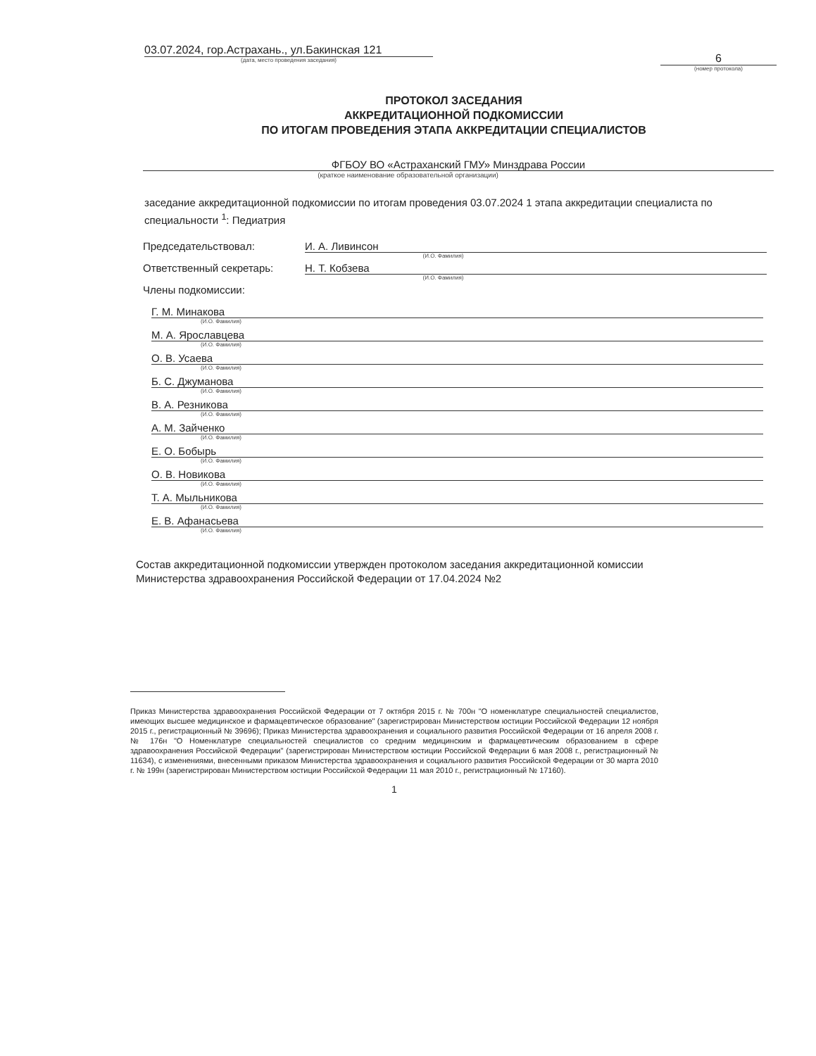03.07.2024, гор.Астрахань., ул.Бакинская 121
(дата, место проведения заседания)
6
(номер протокола)
ПРОТОКОЛ ЗАСЕДАНИЯ
АККРЕДИТАЦИОННОЙ ПОДКОМИССИИ
ПО ИТОГАМ ПРОВЕДЕНИЯ ЭТАПА АККРЕДИТАЦИИ СПЕЦИАЛИСТОВ
ФГБОУ ВО «Астраханский ГМУ» Минздрава России
(краткое наименование образовательной организации)
заседание аккредитационной подкомиссии по итогам проведения 03.07.2024 1 этапа аккредитации специалиста по специальности <sup>1</sup>: Педиатрия
Председательствовал: И. А. Ливинсон
(И.О. Фамилия)
Ответственный секретарь: Н. Т. Кобзева
(И.О. Фамилия)
Члены подкомиссии:
Г. М. Минакова
(И.О. Фамилия)
М. А. Ярославцева
(И.О. Фамилия)
О. В. Усаева
(И.О. Фамилия)
Б. С. Джуманова
(И.О. Фамилия)
В. А. Резникова
(И.О. Фамилия)
А. М. Зайченко
(И.О. Фамилия)
Е. О. Бобырь
(И.О. Фамилия)
О. В. Новикова
(И.О. Фамилия)
Т. А. Мыльникова
(И.О. Фамилия)
Е. В. Афанасьева
(И.О. Фамилия)
Состав аккредитационной подкомиссии утвержден протоколом заседания аккредитационной комиссии Министерства здравоохранения Российской Федерации от 17.04.2024 №2
Приказ Министерства здравоохранения Российской Федерации от 7 октября 2015 г. № 700н "О номенклатуре специальностей специалистов, имеющих высшее медицинское и фармацевтическое образование" (зарегистрирован Министерством юстиции Российской Федерации 12 ноября 2015 г., регистрационный № 39696); Приказ Министерства здравоохранения и социального развития Российской Федерации от 16 апреля 2008 г. № 176н "О Номенклатуре специальностей специалистов со средним медицинским и фармацевтическим образованием в сфере здравоохранения Российской Федерации" (зарегистрирован Министерством юстиции Российской Федерации 6 мая 2008 г., регистрационный № 11634), с изменениями, внесенными приказом Министерства здравоохранения и социального развития Российской Федерации от 30 марта 2010 г. № 199н (зарегистрирован Министерством юстиции Российской Федерации 11 мая 2010 г., регистрационный № 17160).
1